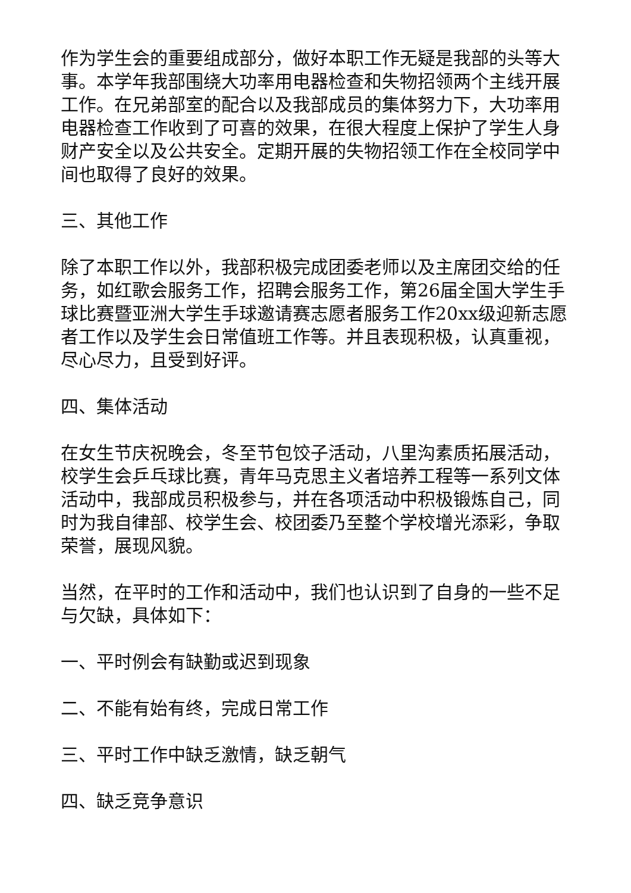作为学生会的重要组成部分，做好本职工作无疑是我部的头等大事。本学年我部围绕大功率用电器检查和失物招领两个主线开展工作。在兄弟部室的配合以及我部成员的集体努力下，大功率用电器检查工作收到了可喜的效果，在很大程度上保护了学生人身财产安全以及公共安全。定期开展的失物招领工作在全校同学中间也取得了良好的效果。
三、其他工作
除了本职工作以外，我部积极完成团委老师以及主席团交给的任务，如红歌会服务工作，招聘会服务工作，第26届全国大学生手球比赛暨亚洲大学生手球邀请赛志愿者服务工作20xx级迎新志愿者工作以及学生会日常值班工作等。并且表现积极，认真重视，尽心尽力，且受到好评。
四、集体活动
在女生节庆祝晚会，冬至节包饺子活动，八里沟素质拓展活动，校学生会乒乓球比赛，青年马克思主义者培养工程等一系列文体活动中，我部成员积极参与，并在各项活动中积极锻炼自己，同时为我自律部、校学生会、校团委乃至整个学校增光添彩，争取荣誉，展现风貌。
当然，在平时的工作和活动中，我们也认识到了自身的一些不足与欠缺，具体如下：
一、平时例会有缺勤或迟到现象
二、不能有始有终，完成日常工作
三、平时工作中缺乏激情，缺乏朝气
四、缺乏竞争意识